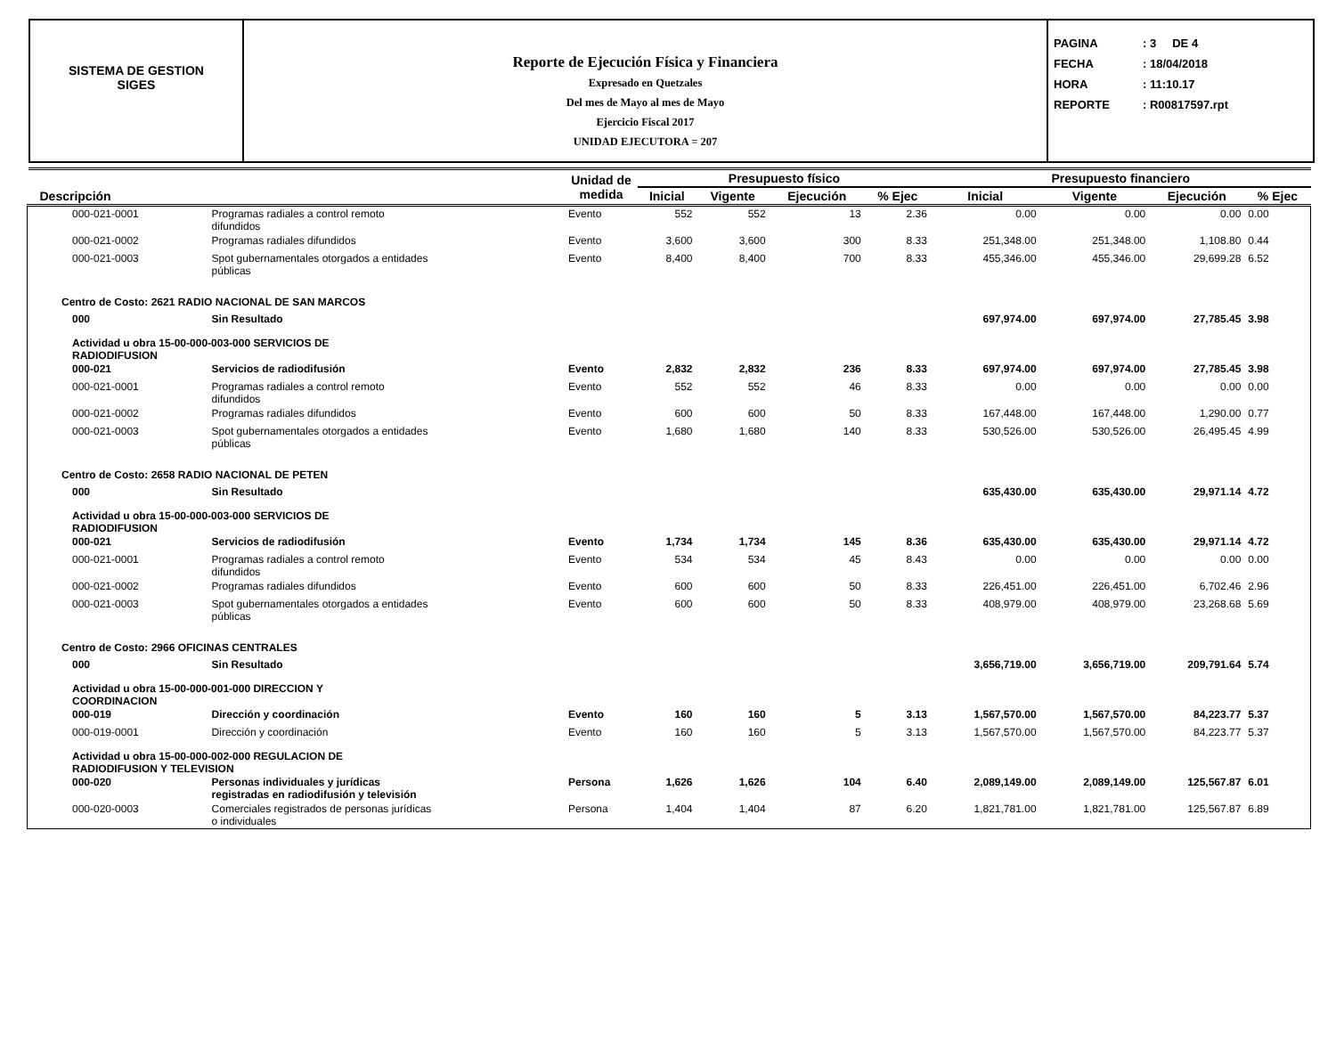SISTEMA DE GESTION
SIGES
Reporte de Ejecución Física y Financiera
Expresado en Quetzales
Del mes de Mayo al mes de Mayo
Ejercicio Fiscal 2017
UNIDAD EJECUTORA = 207
PAGINA: 3 DE 4
FECHA: 18/04/2018
HORA: 11:10.17
REPORTE: R00817597.rpt
| Descripción | | Unidad de medida | Presupuesto físico | | | | Presupuesto financiero | | | |
| --- | --- | --- | --- | --- | --- | --- | --- | --- | --- | --- |
| | | | Inicial | Vigente | Ejecución | % Ejec | Inicial | Vigente | Ejecución | % Ejec |
| 000-021-0001 | Programas radiales a control remoto difundidos | Evento | 552 | 552 | 13 | 2.36 | 0.00 | 0.00 | 0.00 | 0.00 |
| 000-021-0002 | Programas radiales difundidos | Evento | 3,600 | 3,600 | 300 | 8.33 | 251,348.00 | 251,348.00 | 1,108.80 | 0.44 |
| 000-021-0003 | Spot gubernamentales otorgados a entidades públicas | Evento | 8,400 | 8,400 | 700 | 8.33 | 455,346.00 | 455,346.00 | 29,699.28 | 6.52 |
| Centro de Costo: 2621 RADIO NACIONAL DE SAN MARCOS | | | | | | | | | | |
| 000 | Sin Resultado | | | | | | 697,974.00 | 697,974.00 | 27,785.45 | 3.98 |
| Actividad u obra 15-00-000-003-000 SERVICIOS DE RADIODIFUSION | | | | | | | | | | |
| 000-021 | Servicios de radiodifusión | Evento | 2,832 | 2,832 | 236 | 8.33 | 697,974.00 | 697,974.00 | 27,785.45 | 3.98 |
| 000-021-0001 | Programas radiales a control remoto difundidos | Evento | 552 | 552 | 46 | 8.33 | 0.00 | 0.00 | 0.00 | 0.00 |
| 000-021-0002 | Programas radiales difundidos | Evento | 600 | 600 | 50 | 8.33 | 167,448.00 | 167,448.00 | 1,290.00 | 0.77 |
| 000-021-0003 | Spot gubernamentales otorgados a entidades públicas | Evento | 1,680 | 1,680 | 140 | 8.33 | 530,526.00 | 530,526.00 | 26,495.45 | 4.99 |
| Centro de Costo: 2658 RADIO NACIONAL DE PETEN | | | | | | | | | | |
| 000 | Sin Resultado | | | | | | 635,430.00 | 635,430.00 | 29,971.14 | 4.72 |
| Actividad u obra 15-00-000-003-000 SERVICIOS DE RADIODIFUSION | | | | | | | | | | |
| 000-021 | Servicios de radiodifusión | Evento | 1,734 | 1,734 | 145 | 8.36 | 635,430.00 | 635,430.00 | 29,971.14 | 4.72 |
| 000-021-0001 | Programas radiales a control remoto difundidos | Evento | 534 | 534 | 45 | 8.43 | 0.00 | 0.00 | 0.00 | 0.00 |
| 000-021-0002 | Programas radiales difundidos | Evento | 600 | 600 | 50 | 8.33 | 226,451.00 | 226,451.00 | 6,702.46 | 2.96 |
| 000-021-0003 | Spot gubernamentales otorgados a entidades públicas | Evento | 600 | 600 | 50 | 8.33 | 408,979.00 | 408,979.00 | 23,268.68 | 5.69 |
| Centro de Costo: 2966 OFICINAS CENTRALES | | | | | | | | | | |
| 000 | Sin Resultado | | | | | | 3,656,719.00 | 3,656,719.00 | 209,791.64 | 5.74 |
| Actividad u obra 15-00-000-001-000 DIRECCION Y COORDINACION | | | | | | | | | | |
| 000-019 | Dirección y coordinación | Evento | 160 | 160 | 5 | 3.13 | 1,567,570.00 | 1,567,570.00 | 84,223.77 | 5.37 |
| 000-019-0001 | Dirección y coordinación | Evento | 160 | 160 | 5 | 3.13 | 1,567,570.00 | 1,567,570.00 | 84,223.77 | 5.37 |
| Actividad u obra 15-00-000-002-000 REGULACION DE RADIODIFUSION Y TELEVISION | | | | | | | | | | |
| 000-020 | Personas individuales y jurídicas registradas en radiodifusión y televisión | Persona | 1,626 | 1,626 | 104 | 6.40 | 2,089,149.00 | 2,089,149.00 | 125,567.87 | 6.01 |
| 000-020-0003 | Comerciales registrados de personas jurídicas o individuales | Persona | 1,404 | 1,404 | 87 | 6.20 | 1,821,781.00 | 1,821,781.00 | 125,567.87 | 6.89 |